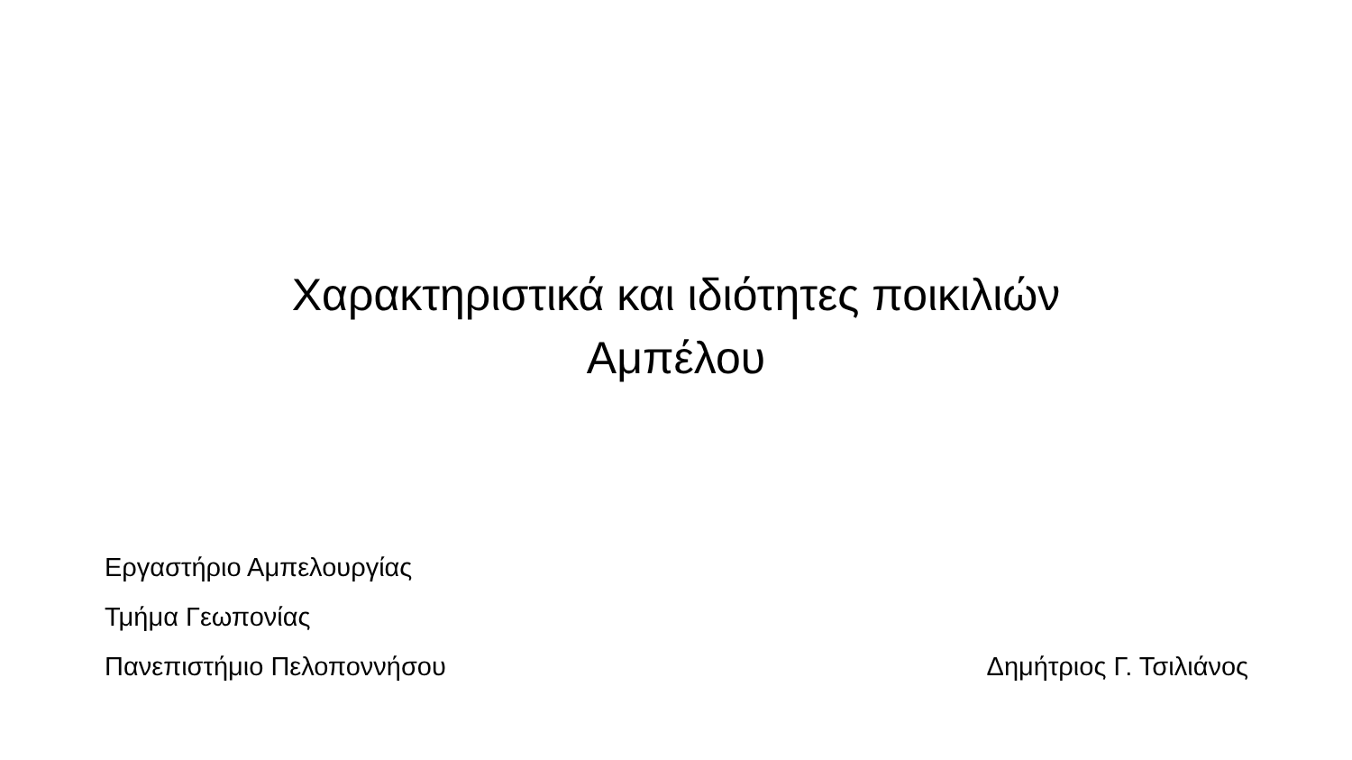Χαρακτηριστικά και ιδιότητες ποικιλιών
Αμπέλου
Εργαστήριο Αμπελουργίας
Τμήμα Γεωπονίας
Πανεπιστήμιο Πελοποννήσου Δημήτριος Γ. Τσιλιάνος